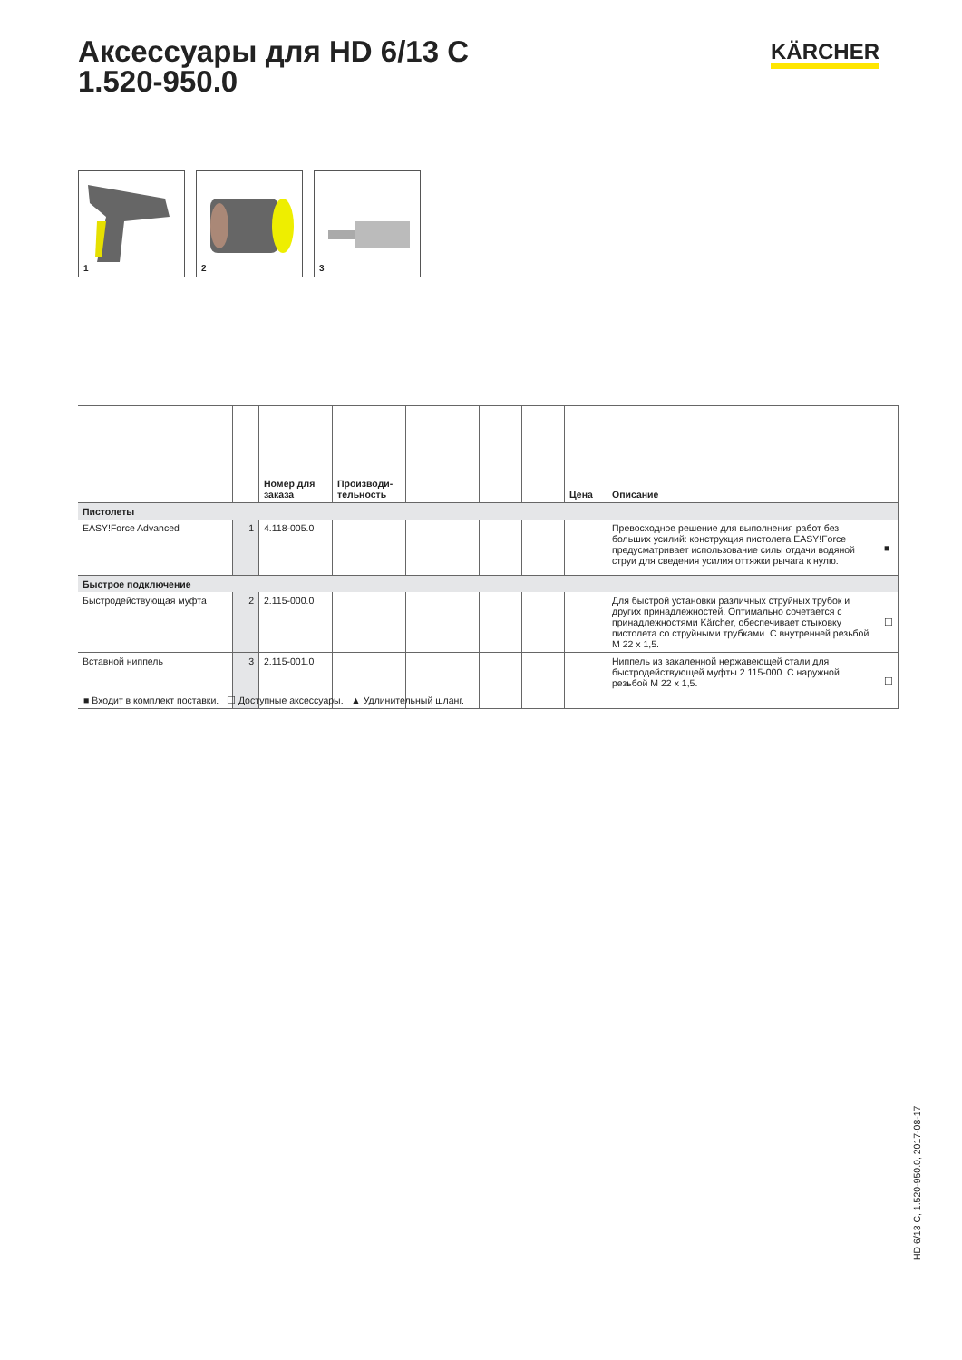Аксессуары для HD 6/13 C
1.520-950.0
KÄRCHER
1
2
3
| | | Номер для заказа | Производи-тельность | | | | Цена | Описание | |
| --- | --- | --- | --- | --- | --- | --- | --- | --- | --- |
| Пистолеты | | | | | | | | | |
| EASY!Force Advanced | 1 | 4.118-005.0 | | | | | | Превосходное решение для выполнения работ без больших усилий: конструкция пистолета EASY!Force предусматривает использование силы отдачи водяной струи для сведения усилия оттяжки рычага к нулю. | ■ |
| Быстрое подключение | | | | | | | | | |
| Быстродействующая муфта | 2 | 2.115-000.0 | | | | | | Для быстрой установки различных струйных трубок и других принадлежностей. Оптимально сочетается с принадлежностями Kärcher, обеспечивает стыковку пистолета со струйными трубками. С внутренней резьбой M 22 x 1,5. | ☐ |
| Вставной ниппель | 3 | 2.115-001.0 | | | | | | Ниппель из закаленной нержавеющей стали для быстродействующей муфты 2.115-000. С наружной резьбой M 22 x 1,5. | ☐ |
■ Входит в комплект поставки. ☐ Доступные аксессуары. ▲ Удлинительный шланг.
HD 6/13 C, 1.520-950.0, 2017-08-17